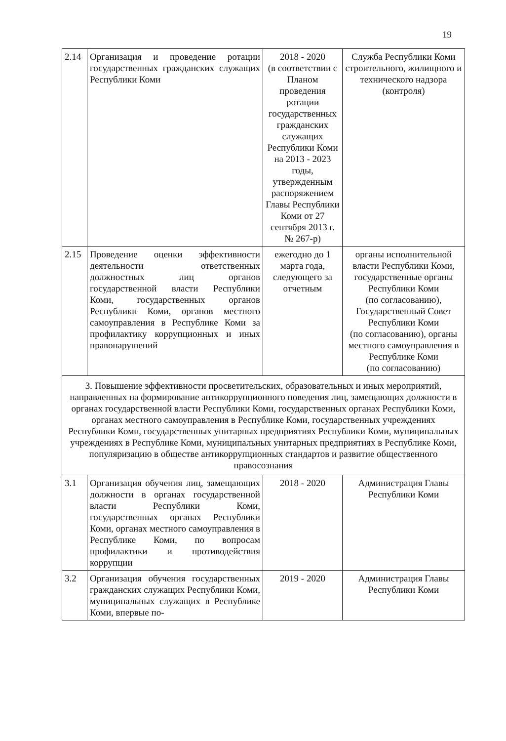19
| 2.14 | Организация и проведение ротации государственных гражданских служащих Республики Коми | 2018 - 2020 (в соответствии с Планом проведения ротации государственных гражданских служащих Республики Коми на 2013 - 2023 годы, утвержденным распоряжением Главы Республики Коми от 27 сентября 2013 г. № 267-р) | Служба Республики Коми строительного, жилищного и технического надзора (контроля) |
| 2.15 | Проведение оценки эффективности деятельности ответственных должностных лиц органов государственной власти Республики Коми, государственных органов Республики Коми, органов местного самоуправления в Республике Коми за профилактику коррупционных и иных правонарушений | ежегодно до 1 марта года, следующего за отчетным | органы исполнительной власти Республики Коми, государственные органы Республики Коми (по согласованию), Государственный Совет Республики Коми (по согласованию), органы местного самоуправления в Республике Коми (по согласованию) |
| 3. Повышение эффективности просветительских, образовательных и иных мероприятий, направленных на формирование антикоррупционного поведения лиц, замещающих должности в органах государственной власти Республики Коми, государственных органах Республики Коми, органах местного самоуправления в Республике Коми, государственных учреждениях Республики Коми, государственных унитарных предприятиях Республики Коми, муниципальных учреждениях в Республике Коми, муниципальных унитарных предприятиях в Республике Коми, популяризацию в обществе антикоррупционных стандартов и развитие общественного правосознания | | | |
| 3.1 | Организация обучения лиц, замещающих должности в органах государственной власти Республики Коми, государственных органах Республики Коми, органах местного самоуправления в Республике Коми, по вопросам профилактики и противодействия коррупции | 2018 - 2020 | Администрация Главы Республики Коми |
| 3.2 | Организация обучения государственных гражданских служащих Республики Коми, муниципальных служащих в Республике Коми, впервые по- | 2019 - 2020 | Администрация Главы Республики Коми |